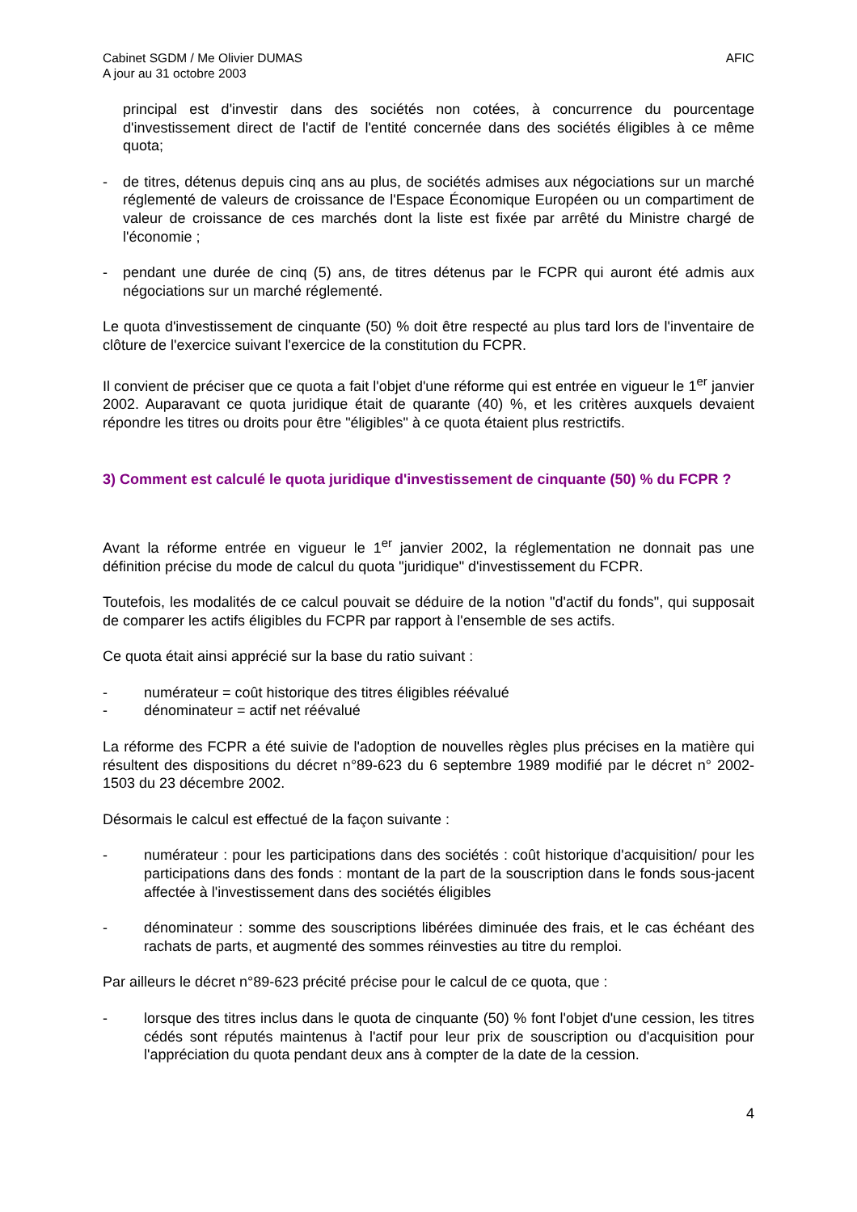Cabinet SGDM / Me Olivier DUMAS
A jour au 31 octobre 2003
AFIC
principal est d'investir dans des sociétés non cotées, à concurrence du pourcentage d'investissement direct de l'actif de l'entité concernée dans des sociétés éligibles à ce même quota;
- de titres, détenus depuis cinq ans au plus, de sociétés admises aux négociations sur un marché réglementé de valeurs de croissance de l'Espace Économique Européen ou un compartiment de valeur de croissance de ces marchés dont la liste est fixée par arrêté du Ministre chargé de l'économie ;
- pendant une durée de cinq (5) ans, de titres détenus par le FCPR qui auront été admis aux négociations sur un marché réglementé.
Le quota d'investissement de cinquante (50) % doit être respecté au plus tard lors de l'inventaire de clôture de l'exercice suivant l'exercice de la constitution du FCPR.
Il convient de préciser que ce quota a fait l'objet d'une réforme qui est entrée en vigueur le 1<sup>er</sup> janvier 2002. Auparavant ce quota juridique était de quarante (40) %, et les critères auxquels devaient répondre les titres ou droits pour être "éligibles" à ce quota étaient plus restrictifs.
3) Comment est calculé le quota juridique d'investissement de cinquante (50) % du FCPR ?
Avant la réforme entrée en vigueur le 1<sup>er</sup> janvier 2002, la réglementation ne donnait pas une définition précise du mode de calcul du quota "juridique" d'investissement du FCPR.
Toutefois, les modalités de ce calcul pouvait se déduire de la notion "d'actif du fonds", qui supposait de comparer les actifs éligibles du FCPR par rapport à l'ensemble de ses actifs.
Ce quota était ainsi apprécié sur la base du ratio suivant :
- numérateur = coût historique des titres éligibles réévalué
- dénominateur = actif net réévalué
La réforme des FCPR a été suivie de l'adoption de nouvelles règles plus précises en la matière qui résultent des dispositions du décret n°89-623 du 6 septembre 1989 modifié par le décret n° 2002-1503 du 23 décembre 2002.
Désormais le calcul est effectué de la façon suivante :
- numérateur : pour les participations dans des sociétés : coût historique d'acquisition/ pour les participations dans des fonds : montant de la part de la souscription dans le fonds sous-jacent affectée à l'investissement dans des sociétés éligibles
- dénominateur : somme des souscriptions libérées diminuée des frais, et le cas échéant des rachats de parts, et augmenté des sommes réinvesties au titre du remploi.
Par ailleurs le décret n°89-623 précité précise pour le calcul de ce quota, que :
- lorsque des titres inclus dans le quota de cinquante (50) % font l'objet d'une cession, les titres cédés sont réputés maintenus à l'actif pour leur prix de souscription ou d'acquisition pour l'appréciation du quota pendant deux ans à compter de la date de la cession.
4